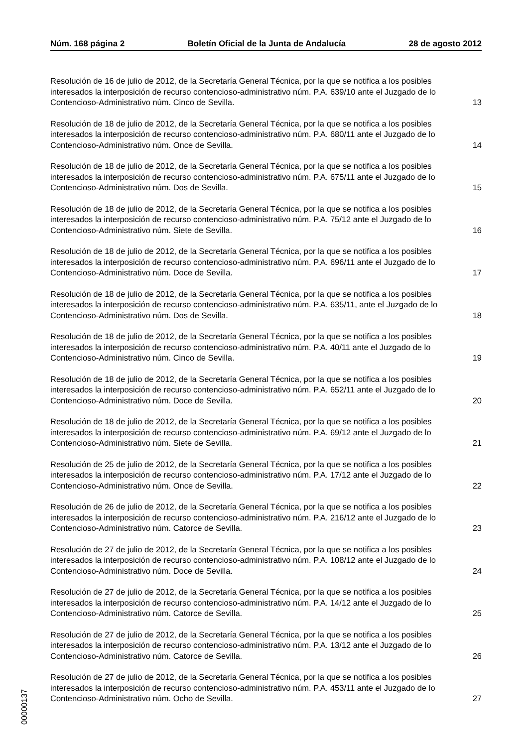Núm. 168 página 2 Boletín Oficial de la Junta de Andalucía 28 de agosto 2012
Resolución de 16 de julio de 2012, de la Secretaría General Técnica, por la que se notifica a los posibles interesados la interposición de recurso contencioso-administrativo núm. P.A. 639/10 ante el Juzgado de lo Contencioso-Administrativo núm. Cinco de Sevilla.
13
Resolución de 18 de julio de 2012, de la Secretaría General Técnica, por la que se notifica a los posibles interesados la interposición de recurso contencioso-administrativo núm. P.A. 680/11 ante el Juzgado de lo Contencioso-Administrativo núm. Once de Sevilla.
14
Resolución de 18 de julio de 2012, de la Secretaría General Técnica, por la que se notifica a los posibles interesados la interposición de recurso contencioso-administrativo núm. P.A. 675/11 ante el Juzgado de lo Contencioso-Administrativo núm. Dos de Sevilla.
15
Resolución de 18 de julio de 2012, de la Secretaría General Técnica, por la que se notifica a los posibles interesados la interposición de recurso contencioso-administrativo núm. P.A. 75/12 ante el Juzgado de lo Contencioso-Administrativo núm. Siete de Sevilla.
16
Resolución de 18 de julio de 2012, de la Secretaría General Técnica, por la que se notifica a los posibles interesados la interposición de recurso contencioso-administrativo núm. P.A. 696/11 ante el Juzgado de lo Contencioso-Administrativo núm. Doce de Sevilla.
17
Resolución de 18 de julio de 2012, de la Secretaría General Técnica, por la que se notifica a los posibles interesados la interposición de recurso contencioso-administrativo núm. P.A. 635/11, ante el Juzgado de lo Contencioso-Administrativo núm. Dos de Sevilla.
18
Resolución de 18 de julio de 2012, de la Secretaría General Técnica, por la que se notifica a los posibles interesados la interposición de recurso contencioso-administrativo núm. P.A. 40/11 ante el Juzgado de lo Contencioso-Administrativo núm. Cinco de Sevilla.
19
Resolución de 18 de julio de 2012, de la Secretaría General Técnica, por la que se notifica a los posibles interesados la interposición de recurso contencioso-administrativo núm. P.A. 652/11 ante el Juzgado de lo Contencioso-Administrativo núm. Doce de Sevilla.
20
Resolución de 18 de julio de 2012, de la Secretaría General Técnica, por la que se notifica a los posibles interesados la interposición de recurso contencioso-administrativo núm. P.A. 69/12 ante el Juzgado de lo Contencioso-Administrativo núm. Siete de Sevilla.
21
Resolución de 25 de julio de 2012, de la Secretaría General Técnica, por la que se notifica a los posibles interesados la interposición de recurso contencioso-administrativo núm. P.A. 17/12 ante el Juzgado de lo Contencioso-Administrativo núm. Once de Sevilla.
22
Resolución de 26 de julio de 2012, de la Secretaría General Técnica, por la que se notifica a los posibles interesados la interposición de recurso contencioso-administrativo núm. P.A. 216/12 ante el Juzgado de lo Contencioso-Administrativo núm. Catorce de Sevilla.
23
Resolución de 27 de julio de 2012, de la Secretaría General Técnica, por la que se notifica a los posibles interesados la interposición de recurso contencioso-administrativo núm. P.A. 108/12 ante el Juzgado de lo Contencioso-Administrativo núm. Doce de Sevilla.
24
Resolución de 27 de julio de 2012, de la Secretaría General Técnica, por la que se notifica a los posibles interesados la interposición de recurso contencioso-administrativo núm. P.A. 14/12 ante el Juzgado de lo Contencioso-Administrativo núm. Catorce de Sevilla.
25
Resolución de 27 de julio de 2012, de la Secretaría General Técnica, por la que se notifica a los posibles interesados la interposición de recurso contencioso-administrativo núm. P.A. 13/12 ante el Juzgado de lo Contencioso-Administrativo núm. Catorce de Sevilla.
26
Resolución de 27 de julio de 2012, de la Secretaría General Técnica, por la que se notifica a los posibles interesados la interposición de recurso contencioso-administrativo núm. P.A. 453/11 ante el Juzgado de lo Contencioso-Administrativo núm. Ocho de Sevilla.
27
00000137